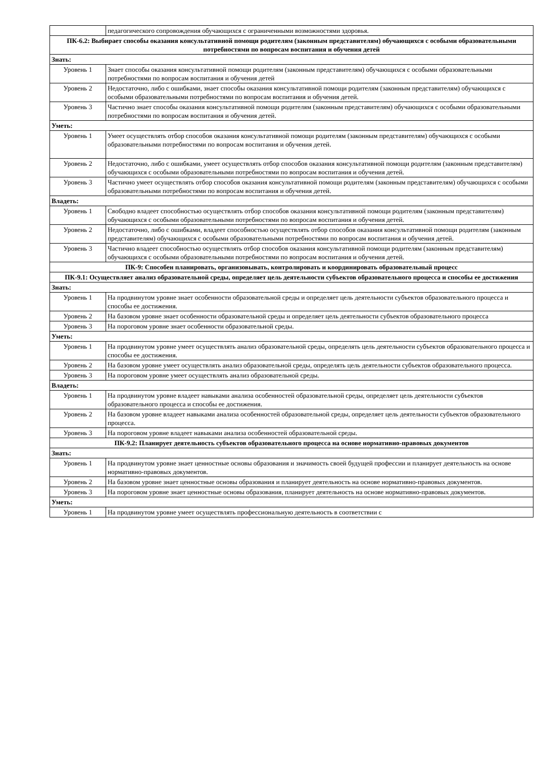| | педагогического сопровождения обучающихся с ограниченными возможностями здоровья. |
| ПК-6.2: Выбирает способы оказания консультативной помощи родителям (законным представителям) обучающихся с особыми образовательными потребностями по вопросам воспитания и обучения детей | |
| Знать: | |
| Уровень 1 | Знает способы оказания консультативной помощи родителям (законным представителям) обучающихся с особыми образовательными потребностями по вопросам воспитания и обучения детей |
| Уровень 2 | Недостаточно, либо с ошибками, знает способы оказания консультативной помощи родителям (законным представителям) обучающихся с особыми образовательными потребностями по вопросам воспитания и обучения детей. |
| Уровень 3 | Частично знает способы оказания консультативной помощи родителям (законным представителям) обучающихся с особыми образовательными потребностями по вопросам воспитания и обучения детей. |
| Уметь: | |
| Уровень 1 | Умеет осуществлять отбор способов оказания консультативной помощи родителям (законным представителям) обучающихся с особыми образовательными потребностями по вопросам воспитания и обучения детей. |
| Уровень 2 | Недостаточно, либо с ошибками, умеет осуществлять отбор способов оказания консультативной помощи родителям (законным представителям) обучающихся с особыми образовательными потребностями по вопросам воспитания и обучения детей. |
| Уровень 3 | Частично умеет осуществлять отбор способов оказания консультативной помощи родителям (законным представителям) обучающихся с особыми образовательными потребностями по вопросам воспитания и обучения детей. |
| Владеть: | |
| Уровень 1 | Свободно владеет способностью осуществлять отбор способов оказания консультативной помощи родителям (законным представителям) обучающихся с особыми образовательными потребностями по вопросам воспитания и обучения детей. |
| Уровень 2 | Недостаточно, либо с ошибками, владеет способностью осуществлять отбор способов оказания консультативной помощи родителям (законным представителям) обучающихся с особыми образовательными потребностями по вопросам воспитания и обучения детей. |
| Уровень 3 | Частично владеет способностью осуществлять отбор способов оказания консультативной помощи родителям (законным представителям) обучающихся с особыми образовательными потребностями по вопросам воспитания и обучения детей. |
| ПК-9: Способен планировать, организовывать, контролировать и координировать образовательный процесс | |
| ПК-9.1: Осуществляет анализ образовательной среды, определяет цель деятельности субъектов образовательного процесса и способы ее достижения | |
| Знать: | |
| Уровень 1 | На продвинутом уровне знает особенности образовательной среды и определяет цель деятельности субъектов образовательного процесса и способы ее достижения. |
| Уровень 2 | На базовом уровне знает особенности образовательной среды и определяет цель деятельности субъектов образовательного процесса |
| Уровень 3 | На пороговом уровне знает особенности образовательной среды. |
| Уметь: | |
| Уровень 1 | На продвинутом уровне умеет осуществлять анализ образовательной среды, определять цель деятельности субъектов образовательного процесса и способы ее достижения. |
| Уровень 2 | На базовом уровне умеет осуществлять анализ образовательной среды, определять цель деятельности субъектов образовательного процесса. |
| Уровень 3 | На пороговом уровне умеет осуществлять анализ образовательной среды. |
| Владеть: | |
| Уровень 1 | На продвинутом уровне владеет навыками анализа особенностей образовательной среды, определяет цель деятельности субъектов образовательного процесса и способы ее достижения. |
| Уровень 2 | На базовом уровне владеет навыками анализа особенностей образовательной среды, определяет цель деятельности субъектов образовательного процесса. |
| Уровень 3 | На пороговом уровне владеет навыками анализа особенностей образовательной среды. |
| ПК-9.2: Планирует деятельность субъектов образовательного процесса на основе нормативно-правовых документов | |
| Знать: | |
| Уровень 1 | На продвинутом уровне знает ценностные основы образования и значимость своей будущей профессии и планирует деятельность на основе нормативно-правовых документов. |
| Уровень 2 | На базовом уровне знает ценностные основы образования и планирует деятельность на основе нормативно-правовых документов. |
| Уровень 3 | На пороговом уровне знает ценностные основы образования, планирует деятельность на основе нормативно-правовых документов. |
| Уметь: | |
| Уровень 1 | На продвинутом уровне умеет осуществлять профессиональную деятельность в соответствии с |